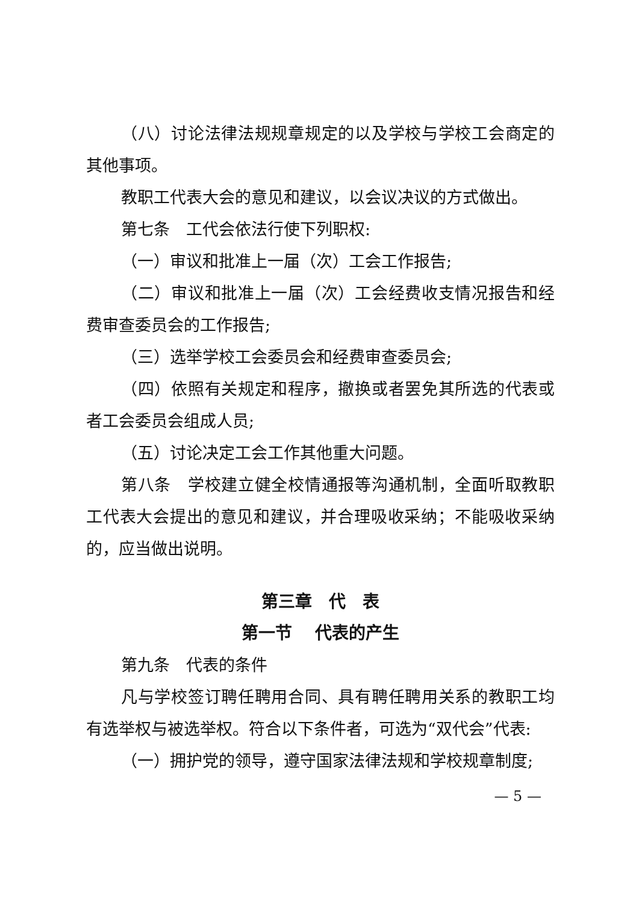（八）讨论法律法规规章规定的以及学校与学校工会商定的其他事项。
教职工代表大会的意见和建议，以会议决议的方式做出。
第七条　工代会依法行使下列职权:
（一）审议和批准上一届（次）工会工作报告;
（二）审议和批准上一届（次）工会经费收支情况报告和经费审查委员会的工作报告;
（三）选举学校工会委员会和经费审查委员会;
（四）依照有关规定和程序，撤换或者罢免其所选的代表或者工会委员会组成人员;
（五）讨论决定工会工作其他重大问题。
第八条　学校建立健全校情通报等沟通机制，全面听取教职工代表大会提出的意见和建议，并合理吸收采纳；不能吸收采纳的，应当做出说明。
第三章　代　表
第一节　 代表的产生
第九条　代表的条件
凡与学校签订聘任聘用合同、具有聘任聘用关系的教职工均有选举权与被选举权。符合以下条件者，可选为“双代会”代表:
（一）拥护党的领导，遵守国家法律法规和学校规章制度;
— 5 —